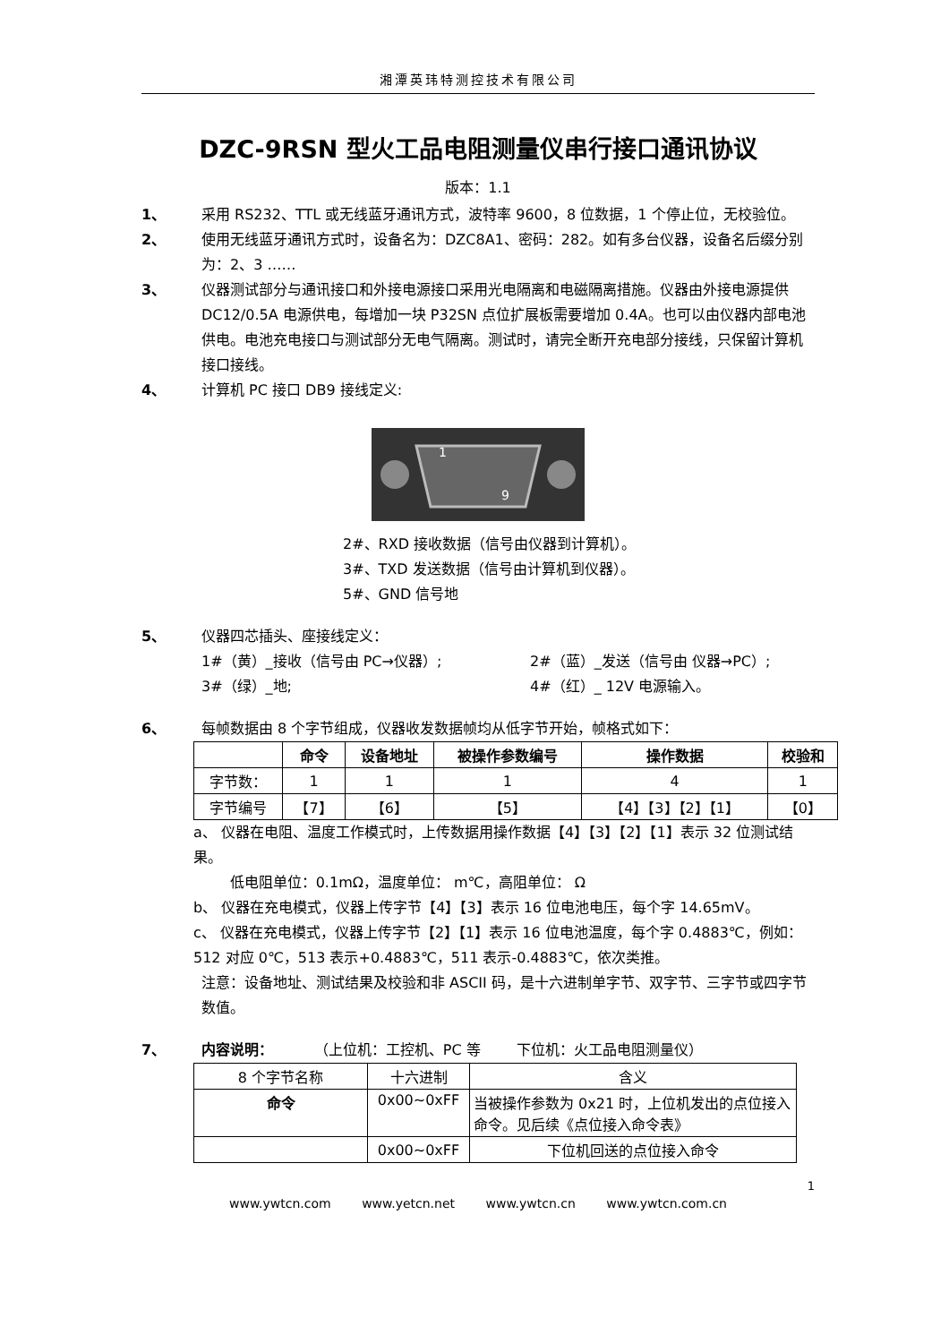湘潭英玮特测控技术有限公司
DZC-9RSN 型火工品电阻测量仪串行接口通讯协议
版本：1.1
1、 采用 RS232、TTL 或无线蓝牙通讯方式，波特率 9600，8 位数据，1 个停止位，无校验位。
2、 使用无线蓝牙通讯方式时，设备名为：DZC8A1、密码：282。如有多台仪器，设备名后缀分别为：2、3 ……
3、 仪器测试部分与通讯接口和外接电源接口采用光电隔离和电磁隔离措施。仪器由外接电源提供 DC12/0.5A 电源供电，每增加一块 P32SN 点位扩展板需要增加 0.4A。也可以由仪器内部电池供电。电池充电接口与测试部分无电气隔离。测试时，请完全断开充电部分接线，只保留计算机接口接线。
4、 计算机 PC 接口 DB9 接线定义:
1
9
2#、RXD 接收数据（信号由仪器到计算机）。
3#、TXD 发送数据（信号由计算机到仪器）。
5#、GND 信号地
5、 仪器四芯插头、座接线定义：
1#（黄）_接收（信号由 PC→仪器）; 2#（蓝）_发送（信号由 仪器→PC）;
3#（绿）_地; 4#（红）_ 12V 电源输入。
6、 每帧数据由 8 个字节组成，仪器收发数据帧均从低字节开始，帧格式如下：
| | 命令 | 设备地址 | 被操作参数编号 | 操作数据 | 校验和 |
| --- | --- | --- | --- | --- | --- |
| 字节数： | 1 | 1 | 1 | 4 | 1 |
| 字节编号 | 【7】 | 【6】 | 【5】 | 【4】【3】【2】【1】 | 【0】 |
a、 仪器在电阻、温度工作模式时，上传数据用操作数据【4】【3】【2】【1】表示 32 位测试结果。
低电阻单位：0.1mΩ，温度单位： m℃，高阻单位： Ω
b、 仪器在充电模式，仪器上传字节【4】【3】表示 16 位电池电压，每个字 14.65mV。
c、 仪器在充电模式，仪器上传字节【2】【1】表示 16 位电池温度，每个字 0.4883℃，例如：512 对应 0℃，513 表示+0.4883℃，511 表示-0.4883℃，依次类推。
注意：设备地址、测试结果及校验和非 ASCII 码，是十六进制单字节、双字节、三字节或四字节数值。
7、 内容说明： （上位机：工控机、PC 等 下位机：火工品电阻测量仪）
| 8 个字节名称 | 十六进制 | 含义 |
| 命令 | 0x00~0xFF | 当被操作参数为 0x21 时，上位机发出的点位接入命令。见后续《点位接入命令表》 |
| | 0x00~0xFF | 下位机回送的点位接入命令 |
1
www.ywtcn.com www.yetcn.net www.ywtcn.cn www.ywtcn.com.cn